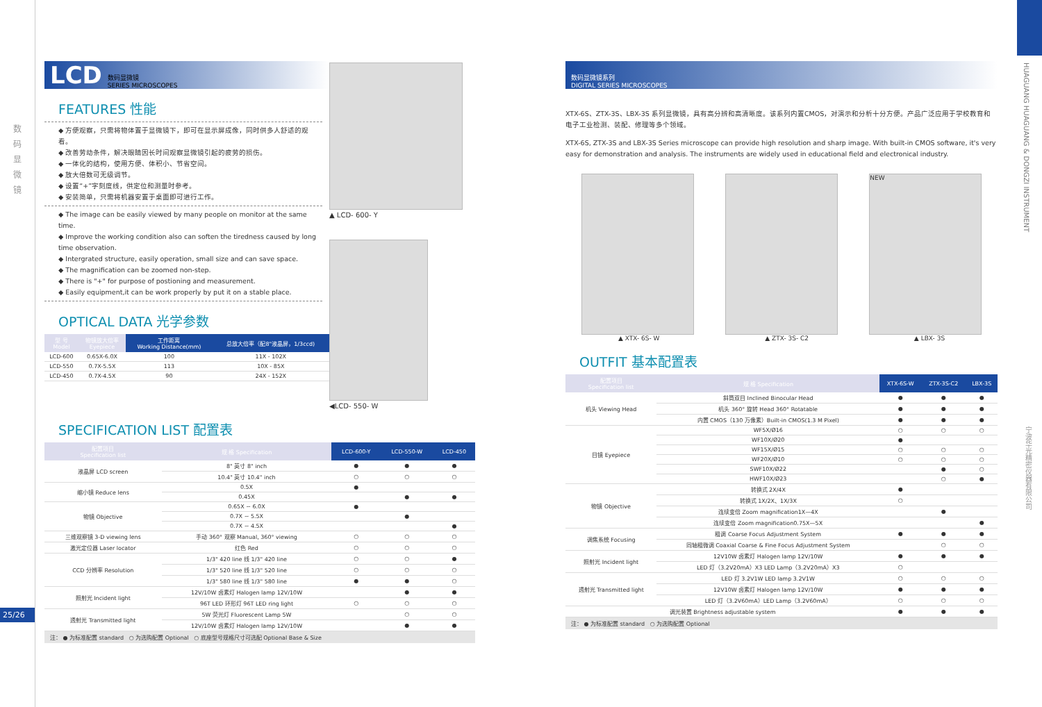数
码
显
微
镜
25/26
HUAGUANG HUAGUANG & DONGZI INSTRUMENT
宁波华光精密仪器有限公司
LCD 数码显微镜
SERIES MICROSCOPES
FEATURES 性能
◆ 方便观察，只需将物体置于显微镜下，即可在显示屏成像，同时供多人舒适的观看。
◆ 改善劳动条件，解决眼睛因长时间观察显微镜引起的疲劳的损伤。
◆ 一体化的结构，使用方便、体积小、节省空间。
◆ 放大倍数可无级调节。
◆ 设置“+”字刻度线，供定位和测量时参考。
◆ 安装简单，只需将机器安置于桌面即可进行工作。
◆ The image can be easily viewed by many people on monitor at the same time.
◆ Improve the working condition also can soften the tiredness caused by long time observation.
◆ Intergrated structure, easily operation, small size and can save space.
◆ The magnification can be zoomed non-step.
◆ There is "+" for purpose of postioning and measurement.
◆ Easily equipment,it can be work properly by put it on a stable place.
OPTICAL DATA 光学参数
| 型 号 Model | 物镜放大倍率 Eyepiece | 工作距离 Working Distance(mm) | 总放大倍率（配8"液晶屏，1/3ccd) |
| --- | --- | --- | --- |
| LCD-600 | 0.65X-6.0X | 100 | 11X - 102X |
| LCD-550 | 0.7X-5.5X | 113 | 10X - 85X |
| LCD-450 | 0.7X-4.5X | 90 | 24X - 152X |
▲ LCD- 600- Y
◀LCD- 550- W
SPECIFICATION LIST 配置表
| 配置项目 Specification list | 规 格 Specification | LCD-600-Y | LCD-550-W | LCD-450 |
| --- | --- | --- | --- | --- |
| 液晶屏 LCD screen | 8" 英寸 8" inch | ● | ● | ● |
| | 10.4" 英寸 10.4" inch | ○ | ○ | ○ |
| 缩小镜 Reduce lens | 0.5X | ● | | |
| | 0.45X | | ● | ● |
| 物镜 Objective | 0.65X ~ 6.0X | ● | | |
| | 0.7X ~ 5.5X | | ● | |
| | 0.7X ~ 4.5X | | | ● |
| 三维观察镜 3-D viewing lens | 手动 360° 观察 Manual, 360° viewing | ○ | ○ | ○ |
| 激光定位器 Laser locator | 红色 Red | ○ | ○ | ○ |
| CCD 分辨率 Resolution | 1/3" 420 line 线 1/3" 420 line | ○ | ○ | ● |
| | 1/3" 520 line 线 1/3" 520 line | ○ | ○ | ○ |
| | 1/3" 580 line 线 1/3" 580 line | ● | ● | ○ |
| 照射光 Incident light | 12V/10W 卤素灯 Halogen lamp 12V/10W | | ● | ● |
| | 96T LED 环形灯 96T LED ring light | ○ | ○ | ○ |
| 透射光 Transmitted light | 5W 荧光灯 Fluorescent Lamp 5W | | ○ | ○ |
| | 12V/10W 卤素灯 Halogen lamp 12V/10W | | ● | ● |
注： ● 为标准配置 standard ○ 为选购配置 Optional ○ 底座型号规格尺寸可选配 Optional Base & Size
数码显微镜系列
DIGITAL SERIES MICROSCOPES
XTX-6S、ZTX-3S、LBX-3S 系列显微镜，具有高分辨和高清晰度。该系列内置CMOS，对演示和分析十分方便。产品广泛应用于学校教育和电子工业检测、装配、修理等多个领域。
XTX-6S, ZTX-3S and LBX-3S Series microscope can provide high resolution and sharp image. With built-in CMOS software, it's very easy for demonstration and analysis. The instruments are widely used in educational field and electronical industry.
NEW
▲ XTX- 6S- W ▲ ZTX- 3S- C2 ▲ LBX- 3S
OUTFIT 基本配置表
| 配置项目 Specification list | 规 格 Specification | XTX-6S-W | ZTX-3S-C2 | LBX-3S |
| --- | --- | --- | --- | --- |
| 机头 Viewing Head | 斜筒双目 Inclined Binocular Head | ● | ● | ● |
| | 机头 360° 旋转 Head 360° Rotatable | ● | ● | ● |
| | 内置 CMOS（130 万像素）Built-in CMOS(1.3 M Pixel) | ● | ● | ● |
| 目镜 Eyepiece | WF5X/Ø16 | ○ | ○ | ○ |
| | WF10X/Ø20 | ● | | |
| | WF15X/Ø15 | ○ | ○ | ○ |
| | WF20X/Ø10 | ○ | ○ | ○ |
| | SWF10X/Ø22 | | ● | ○ |
| | HWF10X/Ø23 | | ○ | ● |
| 物镜 Objective | 转换式 2X/4X | ● | | |
| | 转换式 1X/2X、1X/3X | ○ | | |
| | 连续变倍 Zoom magnification1X—4X | | ● | |
| | 连续变倍 Zoom magnification0.75X—5X | | | ● |
| 调焦系统 Focusing | 粗调 Coarse Focus Adjustment System | ● | ● | ● |
| | 同轴粗微调 Coaxial Coarse & Fine Focus Adjustment System | | ○ | ○ |
| 照射光 Incident light | 12V10W 卤素灯 Halogen lamp 12V/10W | ● | ● | ● |
| | LED 灯（3.2V20mA）X3 LED Lamp（3.2V20mA）X3 | ○ | | |
| 透射光 Transmitted light | LED 灯 3.2V1W LED lamp 3.2V1W | ○ | ○ | ○ |
| | 12V10W 卤素灯 Halogen lamp 12V/10W | ● | ● | ● |
| | LED 灯（3.2V60mA）LED Lamp（3.2V60mA） | ○ | ○ | ○ |
| 调光装置 Brightness adjustable system | | ● | ● | ● |
注： ● 为标准配置 standard ○ 为选购配置 Optional